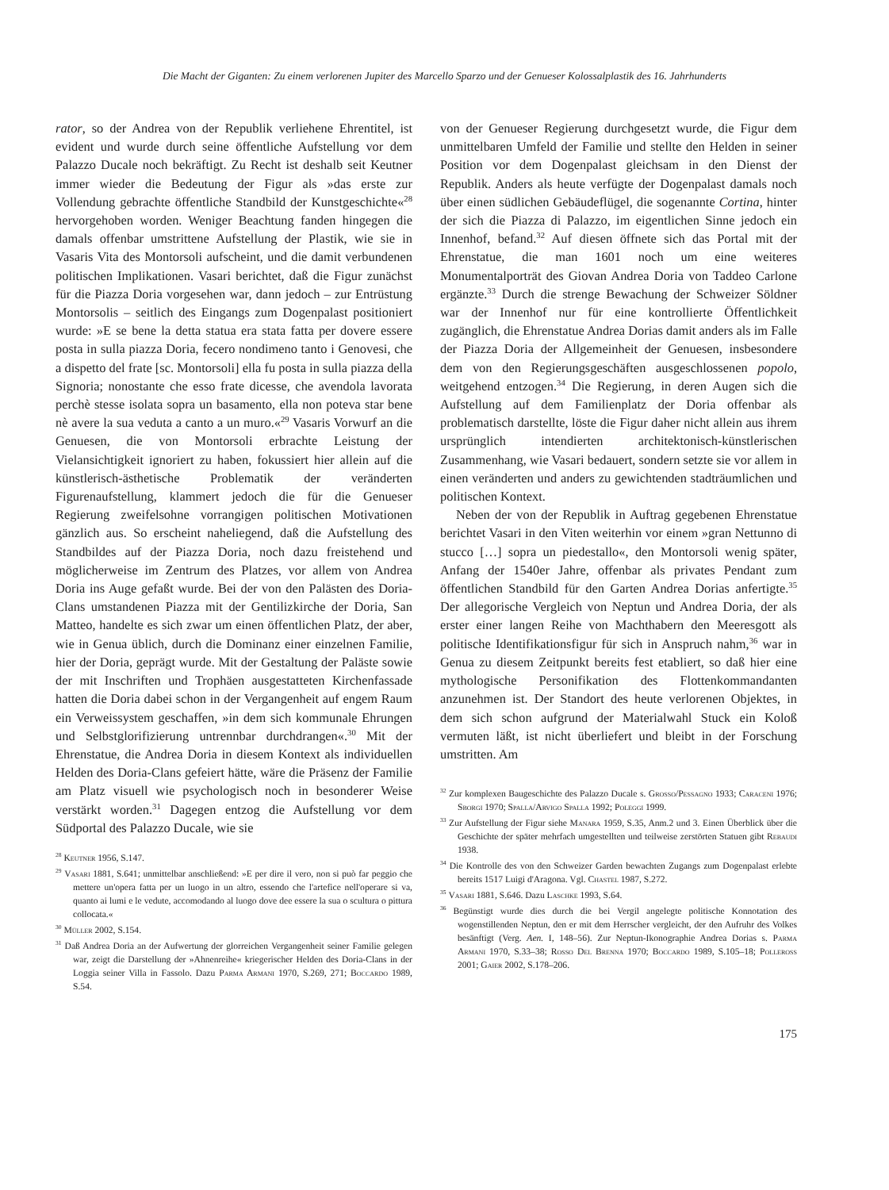Die Macht der Giganten: Zu einem verlorenen Jupiter des Marcello Sparzo und der Genueser Kolossalplastik des 16. Jahrhunderts
rator, so der Andrea von der Republik verliehene Ehrentitel, ist evident und wurde durch seine öffentliche Aufstellung vor dem Palazzo Ducale noch bekräftigt. Zu Recht ist deshalb seit Keutner immer wieder die Bedeutung der Figur als »das erste zur Vollendung gebrachte öffentliche Standbild der Kunstgeschichte«<sup>28</sup> hervorgehoben worden. Weniger Beachtung fanden hingegen die damals offenbar umstrittene Aufstellung der Plastik, wie sie in Vasaris Vita des Montorsoli aufscheint, und die damit verbundenen politischen Implikationen. Vasari berichtet, daß die Figur zunächst für die Piazza Doria vorgesehen war, dann jedoch – zur Entrüstung Montorsolis – seitlich des Eingangs zum Dogenpalast positioniert wurde: »E se bene la detta statua era stata fatta per dovere essere posta in sulla piazza Doria, fecero nondimeno tanto i Genovesi, che a dispetto del frate [sc. Montorsoli] ella fu posta in sulla piazza della Signoria; nonostante che esso frate dicesse, che avendola lavorata perchè stesse isolata sopra un basamento, ella non poteva star bene nè avere la sua veduta a canto a un muro.«<sup>29</sup> Vasaris Vorwurf an die Genuesen, die von Montorsoli erbrachte Leistung der Vielansichtigkeit ignoriert zu haben, fokussiert hier allein auf die künstlerisch-ästhetische Problematik der veränderten Figurenaufstellung, klammert jedoch die für die Genueser Regierung zweifelsohne vorrangigen politischen Motivationen gänzlich aus. So erscheint naheliegend, daß die Aufstellung des Standbildes auf der Piazza Doria, noch dazu freistehend und möglicherweise im Zentrum des Platzes, vor allem von Andrea Doria ins Auge gefaßt wurde. Bei der von den Palästen des Doria-Clans umstandenen Piazza mit der Gentilizkirche der Doria, San Matteo, handelte es sich zwar um einen öffentlichen Platz, der aber, wie in Genua üblich, durch die Dominanz einer einzelnen Familie, hier der Doria, geprägt wurde. Mit der Gestaltung der Paläste sowie der mit Inschriften und Trophäen ausgestatteten Kirchenfassade hatten die Doria dabei schon in der Vergangenheit auf engem Raum ein Verweissystem geschaffen, »in dem sich kommunale Ehrungen und Selbstglorifizierung untrennbar durchdrangen«.<sup>30</sup> Mit der Ehrenstatue, die Andrea Doria in diesem Kontext als individuellen Helden des Doria-Clans gefeiert hätte, wäre die Präsenz der Familie am Platz visuell wie psychologisch noch in besonderer Weise verstärkt worden.<sup>31</sup> Dagegen entzog die Aufstellung vor dem Südportal des Palazzo Ducale, wie sie
<sup>28</sup> Keutner 1956, S.147.
<sup>29</sup> Vasari 1881, S.641; unmittelbar anschließend: »E per dire il vero, non si può far peggio che mettere un'opera fatta per un luogo in un altro, essendo che l'artefice nell'operare si va, quanto ai lumi e le vedute, accomodando al luogo dove dee essere la sua o scultura o pittura collocata.«
<sup>30</sup> Müller 2002, S.154.
<sup>31</sup> Daß Andrea Doria an der Aufwertung der glorreichen Vergangenheit seiner Familie gelegen war, zeigt die Darstellung der »Ahnenreihe« kriegerischer Helden des Doria-Clans in der Loggia seiner Villa in Fassolo. Dazu Parma Armani 1970, S.269, 271; Boccardo 1989, S.54.
von der Genueser Regierung durchgesetzt wurde, die Figur dem unmittelbaren Umfeld der Familie und stellte den Helden in seiner Position vor dem Dogenpalast gleichsam in den Dienst der Republik. Anders als heute verfügte der Dogenpalast damals noch über einen südlichen Gebäudeflügel, die sogenannte Cortina, hinter der sich die Piazza di Palazzo, im eigentlichen Sinne jedoch ein Innenhof, befand.<sup>32</sup> Auf diesen öffnete sich das Portal mit der Ehrenstatue, die man 1601 noch um eine weiteres Monumentalporträt des Giovan Andrea Doria von Taddeo Carlone ergänzte.<sup>33</sup> Durch die strenge Bewachung der Schweizer Söldner war der Innenhof nur für eine kontrollierte Öffentlichkeit zugänglich, die Ehrenstatue Andrea Dorias damit anders als im Falle der Piazza Doria der Allgemeinheit der Genuesen, insbesondere dem von den Regierungsgeschäften ausgeschlossenen popolo, weitgehend entzogen.<sup>34</sup> Die Regierung, in deren Augen sich die Aufstellung auf dem Familienplatz der Doria offenbar als problematisch darstellte, löste die Figur daher nicht allein aus ihrem ursprünglich intendierten architektonisch-künstlerischen Zusammenhang, wie Vasari bedauert, sondern setzte sie vor allem in einen veränderten und anders zu gewichtenden stadträumlichen und politischen Kontext.
Neben der von der Republik in Auftrag gegebenen Ehrenstatue berichtet Vasari in den Viten weiterhin vor einem »gran Nettunno di stucco […] sopra un piedestallo«, den Montorsoli wenig später, Anfang der 1540er Jahre, offenbar als privates Pendant zum öffentlichen Standbild für den Garten Andrea Dorias anfertigte.<sup>35</sup> Der allegorische Vergleich von Neptun und Andrea Doria, der als erster einer langen Reihe von Machthabern den Meeresgott als politische Identifikationsfigur für sich in Anspruch nahm,<sup>36</sup> war in Genua zu diesem Zeitpunkt bereits fest etabliert, so daß hier eine mythologische Personifikation des Flottenkommandanten anzunehmen ist. Der Standort des heute verlorenen Objektes, in dem sich schon aufgrund der Materialwahl Stuck ein Koloß vermuten läßt, ist nicht überliefert und bleibt in der Forschung umstritten. Am
<sup>32</sup> Zur komplexen Baugeschichte des Palazzo Ducale s. Grosso/Pessagno 1933; Caraceni 1976; Sborgi 1970; Spalla/Arvigo Spalla 1992; Poleggi 1999.
<sup>33</sup> Zur Aufstellung der Figur siehe Manara 1959, S.35, Anm.2 und 3. Einen Überblick über die Geschichte der später mehrfach umgestellten und teilweise zerstörten Statuen gibt Rebaudi 1938.
<sup>34</sup> Die Kontrolle des von den Schweizer Garden bewachten Zugangs zum Dogenpalast erlebte bereits 1517 Luigi d'Aragona. Vgl. Chastel 1987, S.272.
<sup>35</sup> Vasari 1881, S.646. Dazu Laschke 1993, S.64.
<sup>36</sup> Begünstigt wurde dies durch die bei Vergil angelegte politische Konnotation des wogenstillenden Neptun, den er mit dem Herrscher vergleicht, der den Aufruhr des Volkes besänftigt (Verg. Aen. I, 148–56). Zur Neptun-Ikonographie Andrea Dorias s. Parma Armani 1970, S.33–38; Rosso Del Brenna 1970; Boccardo 1989, S.105–18; Polleross 2001; Gaier 2002, S.178–206.
175